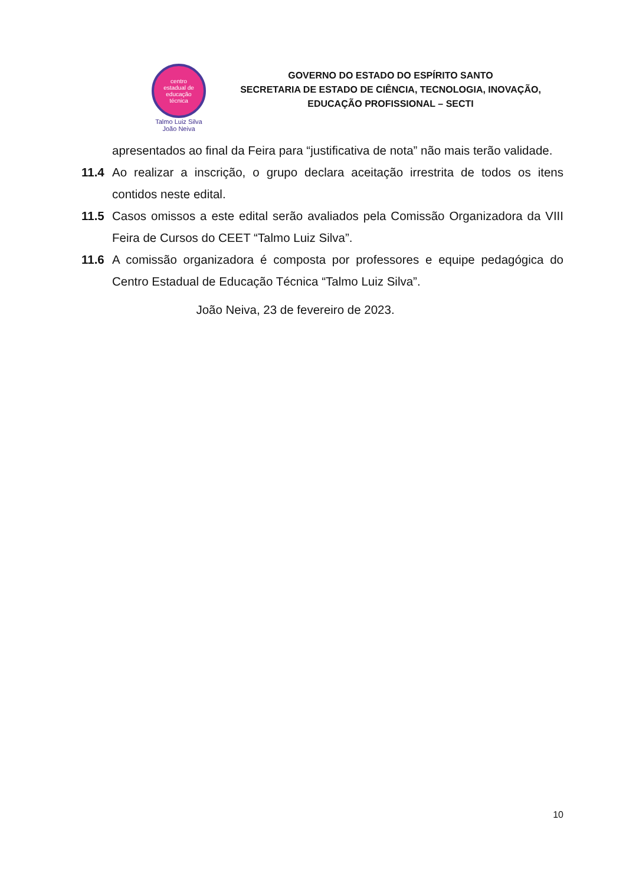centro
estadual de
educação
técnica
Talmo Luiz Silva
João Neiva
GOVERNO DO ESTADO DO ESPÍRITO SANTO
SECRETARIA DE ESTADO DE CIÊNCIA, TECNOLOGIA, INOVAÇÃO,
EDUCAÇÃO PROFISSIONAL – SECTI
apresentados ao final da Feira para “justificativa de nota” não mais terão validade.
11.4 Ao realizar a inscrição, o grupo declara aceitação irrestrita de todos os itens contidos neste edital.
11.5 Casos omissos a este edital serão avaliados pela Comissão Organizadora da VIII Feira de Cursos do CEET “Talmo Luiz Silva”.
11.6 A comissão organizadora é composta por professores e equipe pedagógica do Centro Estadual de Educação Técnica “Talmo Luiz Silva”.
João Neiva, 23 de fevereiro de 2023.
10